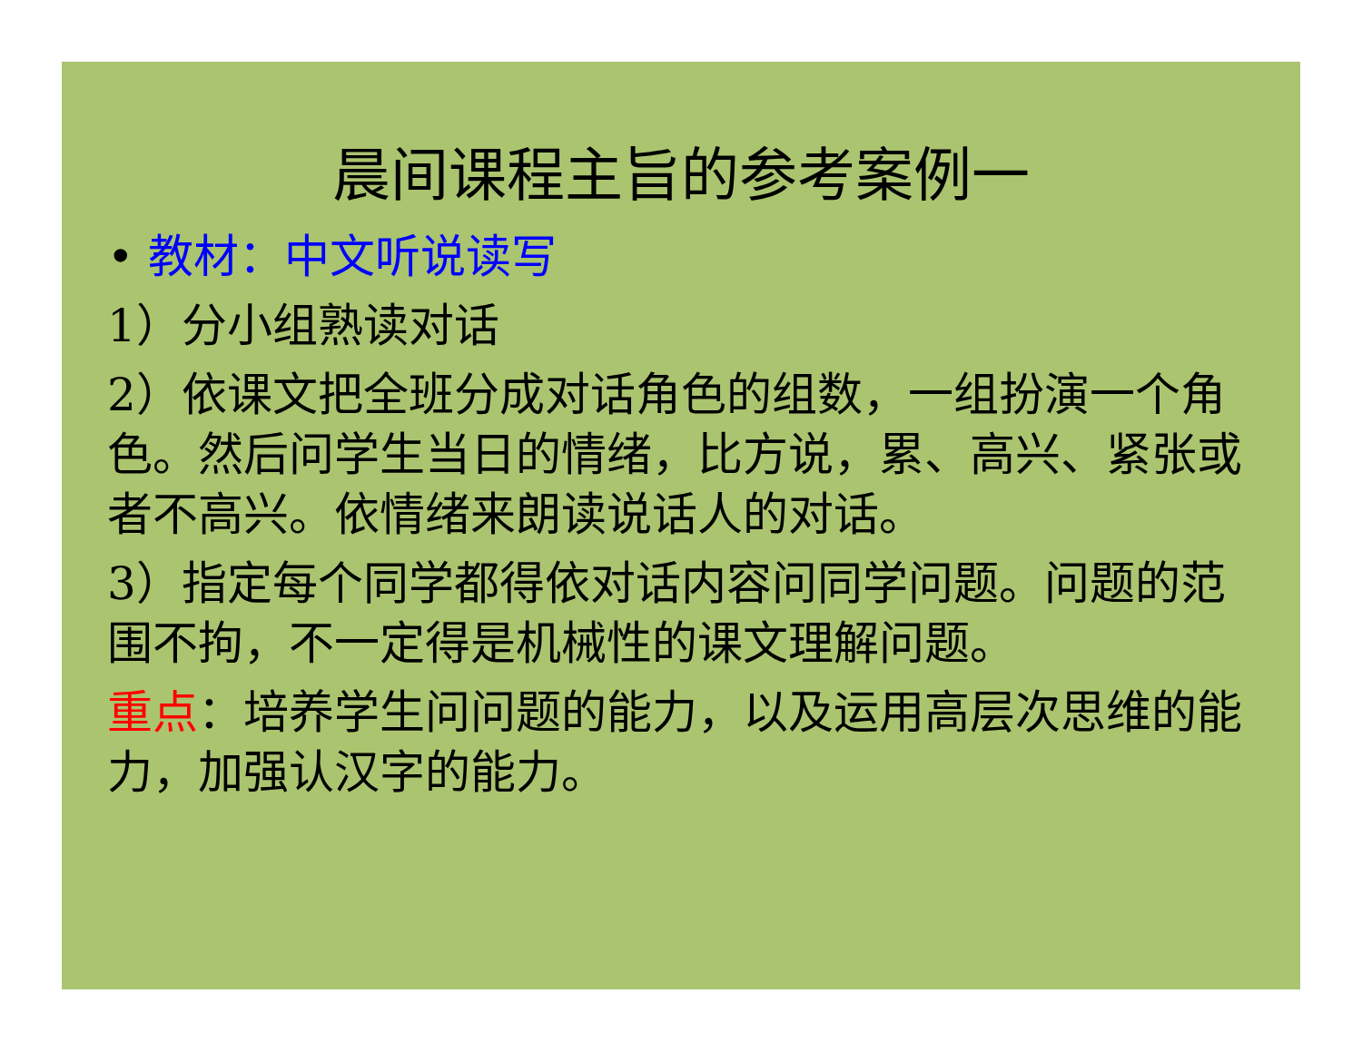晨间课程主旨的参考案例一
• 教材：中文听说读写
1）分小组熟读对话
2）依课文把全班分成对话角色的组数，一组扮演一个角色。然后问学生当日的情绪，比方说，累、高兴、紧张或者不高兴。依情绪来朗读说话人的对话。
3）指定每个同学都得依对话内容问同学问题。问题的范围不拘，不一定得是机械性的课文理解问题。
重点：培养学生问问题的能力，以及运用高层次思维的能力，加强认汉字的能力。